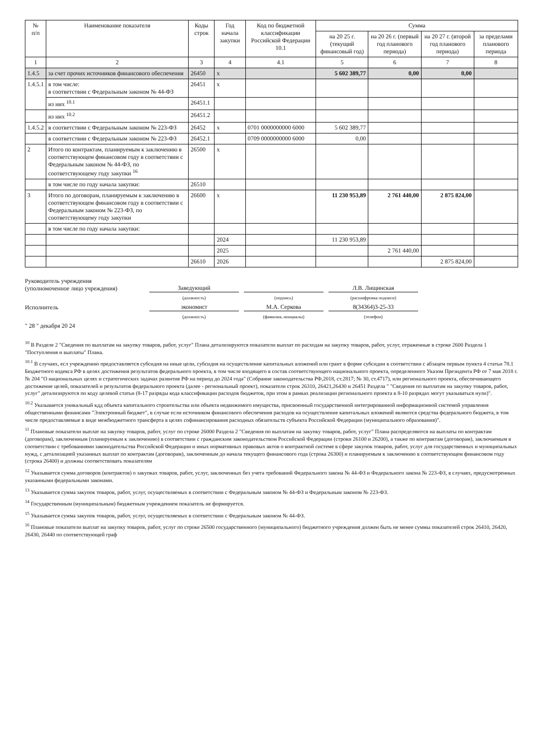| № п/п | Наименование показателя | Коды строк | Год начала закупки | Код по бюджетной классификации Российской Федерации 10.1 | Сумма | | | |
| --- | --- | --- | --- | --- | --- | --- | --- | --- |
| | | | | | на 20 25 г. (текущий финансовый год) | на 20 26 г. (первый год планового периода) | на 20 27 г. (второй год планового периода) | за пределами планового периода |
| 1 | 2 | 3 | 4 | 4.1 | 5 | 6 | 7 | 8 |
| 1.4.5 | за счет прочих источников финансового обеспечения | 26450 | x | | 5 602 389,77 | 0,00 | 0,00 | |
| 1.4.5.1 | в том числе: в соответствии с Федеральным законом № 44-ФЗ | 26451 | x | | | | | |
| | из них <sup>10.1</sup> | 26451.1 | | | | | | |
| | из них <sup>10.2</sup> | 26451.2 | | | | | | |
| 1.4.5.2 | в соответствии с Федеральным законом № 223-ФЗ | 26452 | x | 0701 0000000000 6000 | 5 602 389,77 | | | |
| | в соответствии с Федеральным законом № 223-ФЗ | 26452.1 | | 0709 0000000000 6000 | 0,00 | | | |
| 2 | Итого по контрактам, планируемым к заключению в соответствующем финансовом году в соответствии с Федеральным законом № 44-ФЗ, по соответствующему году закупки <sup>16</sup> | 26500 | x | | | | | |
| | в том числе по году начала закупки: | 26510 | | | | | | |
| 3 | Итого по договорам, планируемым к заключению в соответствующем финансовом году в соответствии с Федеральным законом № 223-ФЗ, по соответствующему году закупки | 26600 | x | | 11 230 953,89 | 2 761 440,00 | 2 875 824,00 | |
| | в том числе по году начала закупки: | | | | | | | |
| | | | 2024 | | 11 230 953,89 | | | |
| | | | 2025 | | | 2 761 440,00 | | |
| | | 26610 | 2026 | | | | 2 875 824,00 | |
Руководитель учреждения
(уполномоченное лицо учреждения)
Заведующий
Л.В. Лищинская
(должность)
(подпись)
(расшифровка подписи)
Исполнитель
экономист
М.А. Серкова
8(34364)3-25-33
(должность)
(фамилия, инициалы)
(телефон)
" 28 " декабря 20 24
<sup>10</sup> В Разделе 2 "Сведения по выплатам на закупку товаров, работ, услуг" Плана детализируются показатели выплат по расходам на закупку товаров, работ, услуг, отраженные в строке 2600 Раздела 1 "Поступления и выплаты" Плана.
<sup>10.1</sup> В случаях, есл учреждению предоставляется субсидия на иные цели, субсидия на осуществление капитальных вложений или грант в форме субсидии в соответствии с абзацем первым пункта 4 статьи 78.1 Бюджетного кодекса РФ в целях достижения результатов федерального проекта, в том числе входящего в состав соответствующего национального проекта, определенного Указом Президента РФ от 7 мая 2018 г. № 204 "О национальных целях и стратегических задачах развития РФ на период до 2024 года" (Собрание законодательства РФ,2018, ст.2817; № 30, ст.4717), или регионального проекта, обеспечивающего достижение целей, показателей и результатов федерального проекта (далее - региональный проект), показатели строк 26310, 26421,26430 и 26451 Раздела " "Сведения по выплатам на закупку товаров, работ, услуг" детализируются по коду целевой статьи (8-17 разряды кода классификации расходов бюджетов, при этом в рамках реализации регионального проекта в 8-10 разрядах могут указываться нули)".
<sup>10.2</sup> Указывается уникальный кдд объекта капитального строительства или объекта недвижимого имущества, присвоенный государственной интегрированной информационной системой управления общественными финансами "Электронный бюджет", в случае если источником финансового обеспечения расходов на осуществление капитальных вложений являются средства федерального бюджета, в том числе предоставляемые в виде межбюджетного трансферта в целях софинансирования расходных обязательств субъекта Российской Федерации (муниципального образования)".
<sup>11</sup> Плановые показатели выплат на закупку товаров, работ, услуг по строке 26000 Раздела 2 "Сведения по выплатам на закупку товаров, работ, услуг" Плана распределяются на выплаты по контрактам (договорам), заключенным (планируемым к заключению) в соответствии с гражданским законодательством Российской Федерации (строки 26100 и 26200), а также по контрактам (договорам), заключаемым в соответствии с требованиями законодательства Российской Федерации и иных нормативных правовых актов о контрактной системе в сфере закупок товаров, работ, услуг для государственных и муниципальных нужд, с детализацией указанных выплат по контрактам (договорам), заключенным до начала текущего финансового года (строка 26300) и планируемым к заключению в соответствующем финансовом году (строка 26400) и должны соответствовать показателям
<sup>12</sup> Указывается сумма договоров (контрактов) о закупках товаров, работ, услуг, заключенных без учета требований Федерального закона № 44-ФЗ и Федерального закона № 223-ФЗ, в случаях, предусмотренных указанными федеральными законами.
<sup>13</sup> Указывается сумма закупок товаров, работ, услуг, осуществляемых в соответствии с Федеральным законом № 44-ФЗ и Федеральным законом № 223-ФЗ.
<sup>14</sup> Государственным (муниципальным) бюджетным учреждением показатель не формируется.
<sup>15</sup> Указывается сумма закупок товаров, работ, услуг, осуществляемых в соответствии с Федеральным законом № 44-ФЗ.
<sup>16</sup> Плановые показатели выплат на закупку товаров, работ, услуг по строке 26500 государственного (муниципального) бюджетного учреждения должен быть не менее суммы показателей строк 26410, 26420, 26430, 26440 по соответствующей граф